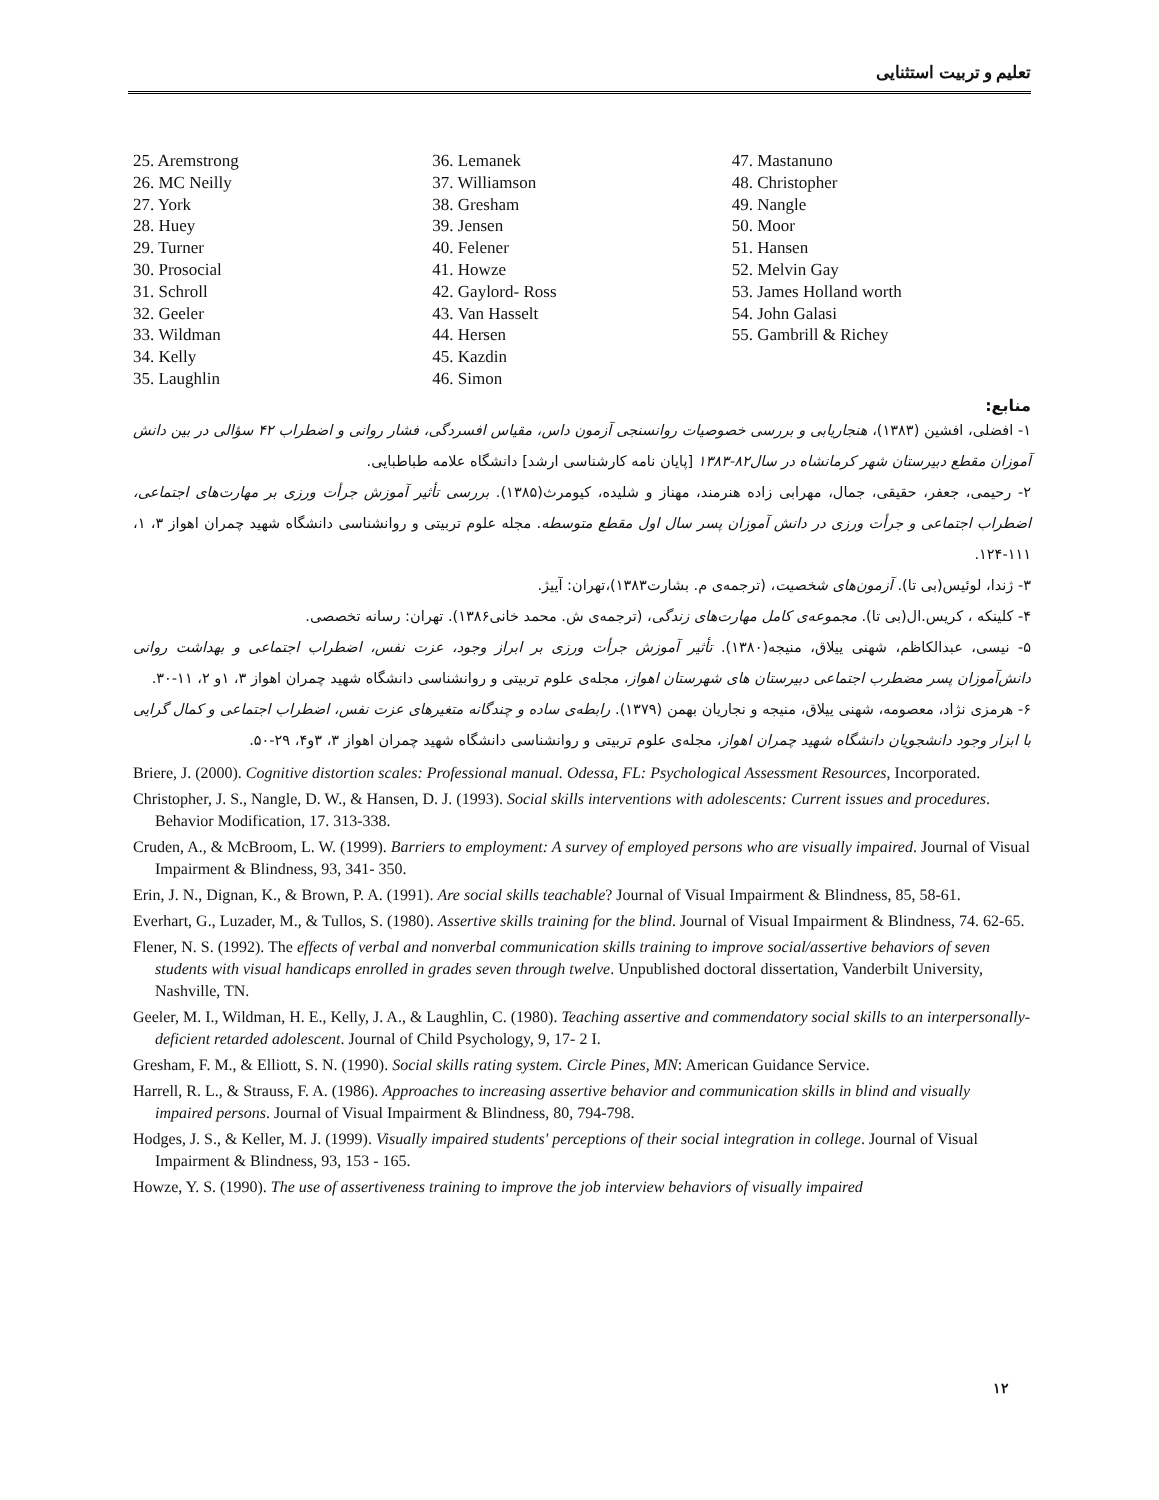تعلیم و تربیت استثنایی
25. Aremstrong
26. MC Neilly
27. York
28. Huey
29. Turner
30. Prosocial
31. Schroll
32. Geeler
33. Wildman
34. Kelly
35. Laughlin
36. Lemanek
37. Williamson
38. Gresham
39. Jensen
40. Felener
41. Howze
42. Gaylord- Ross
43. Van Hasselt
44. Hersen
45. Kazdin
46. Simon
47. Mastanuno
48. Christopher
49. Nangle
50. Moor
51. Hansen
52. Melvin Gay
53. James Holland worth
54. John Galasi
55. Gambrill & Richey
منابع:
۱- افضلی، افشین (۱۳۸۳)، هنجاریابی و بررسی خصوصیات روانسنجی آزمون داس، مقیاس افسردگی، فشار روانی و اضطراب ۴۲ سؤالی در بین دانش آموزان مقطع دبیرستان شهر کرمانشاه در سال۸۲-۱۳۸۳ [پایان نامه کارشناسی ارشد] دانشگاه علامه طباطبایی.
۲- رحیمی، جعفر، حقیقی، جمال، مهرابی زاده هنرمند، مهناز و شلیده، کیومرث(۱۳۸۵). بررسی تأثیر آموزش جرأت ورزی بر مهارت‌های اجتماعی، اضطراب اجتماعی و جرأت ورزی در دانش آموزان پسر سال اول مقطع متوسطه. مجله علوم تربیتی و روانشناسی دانشگاه شهید چمران اهواز ۳، ۱، ۱۱۱-۱۲۴.
۳- ژندا، لوئیس(بی تا). آزمون‌های شخصیت، (ترجمه‌ی م. بشارت۱۳۸۳)،تهران: آییژ.
۴- کلینکه ، کریس.ال(بی تا). مجموعه‌ی کامل مهارت‌های زندگی، (ترجمه‌ی ش. محمد خانی۱۳۸۶). تهران: رسانه تخصصی.
۵- نیسی، عبدالکاظم، شهنی ییلاق، منیجه(۱۳۸۰). تأثیر آموزش جرأت ورزی بر ابراز وجود، عزت نفس، اضطراب اجتماعی و بهداشت روانی دانش‌آموزان پسر مضطرب اجتماعی دبیرستان های شهرستان اهواز، مجله‌ی علوم تربیتی و روانشناسی دانشگاه شهید چمران اهواز ۳، ۱و ۲، ۱۱-۳۰.
۶- هرمزی نژاد، معصومه، شهنی ییلاق، منیجه و نجاریان بهمن (۱۳۷۹). رابطه‌ی ساده و چندگانه متغیرهای عزت نفس، اضطراب اجتماعی و کمال گرایی با ابزار وجود دانشجویان دانشگاه شهید چمران اهواز، مجله‌ی علوم تربیتی و روانشناسی دانشگاه شهید چمران اهواز ۳، ۳و۴، ۲۹-۵۰.
Briere, J. (2000). Cognitive distortion scales: Professional manual. Odessa, FL: Psychological Assessment Resources, Incorporated.
Christopher, J. S., Nangle, D. W., & Hansen, D. J. (1993). Social skills interventions with adolescents: Current issues and procedures. Behavior Modification, 17. 313-338.
Cruden, A., & McBroom, L. W. (1999). Barriers to employment: A survey of employed persons who are visually impaired. Journal of Visual Impairment & Blindness, 93, 341- 350.
Erin, J. N., Dignan, K., & Brown, P. A. (1991). Are social skills teachable? Journal of Visual Impairment & Blindness, 85, 58-61.
Everhart, G., Luzader, M., & Tullos, S. (1980). Assertive skills training for the blind. Journal of Visual Impairment & Blindness, 74. 62-65.
Flener, N. S. (1992). The effects of verbal and nonverbal communication skills training to improve social/assertive behaviors of seven students with visual handicaps enrolled in grades seven through twelve. Unpublished doctoral dissertation, Vanderbilt University, Nashville, TN.
Geeler, M. I., Wildman, H. E., Kelly, J. A., & Laughlin, C. (1980). Teaching assertive and commendatory social skills to an interpersonally-deficient retarded adolescent. Journal of Child Psychology, 9, 17- 2 I.
Gresham, F. M., & Elliott, S. N. (1990). Social skills rating system. Circle Pines, MN: American Guidance Service.
Harrell, R. L., & Strauss, F. A. (1986). Approaches to increasing assertive behavior and communication skills in blind and visually impaired persons. Journal of Visual Impairment & Blindness, 80, 794-798.
Hodges, J. S., & Keller, M. J. (1999). Visually impaired students' perceptions of their social integration in college. Journal of Visual Impairment & Blindness, 93, 153 - 165.
Howze, Y. S. (1990). The use of assertiveness training to improve the job interview behaviors of visually impaired
۱۲